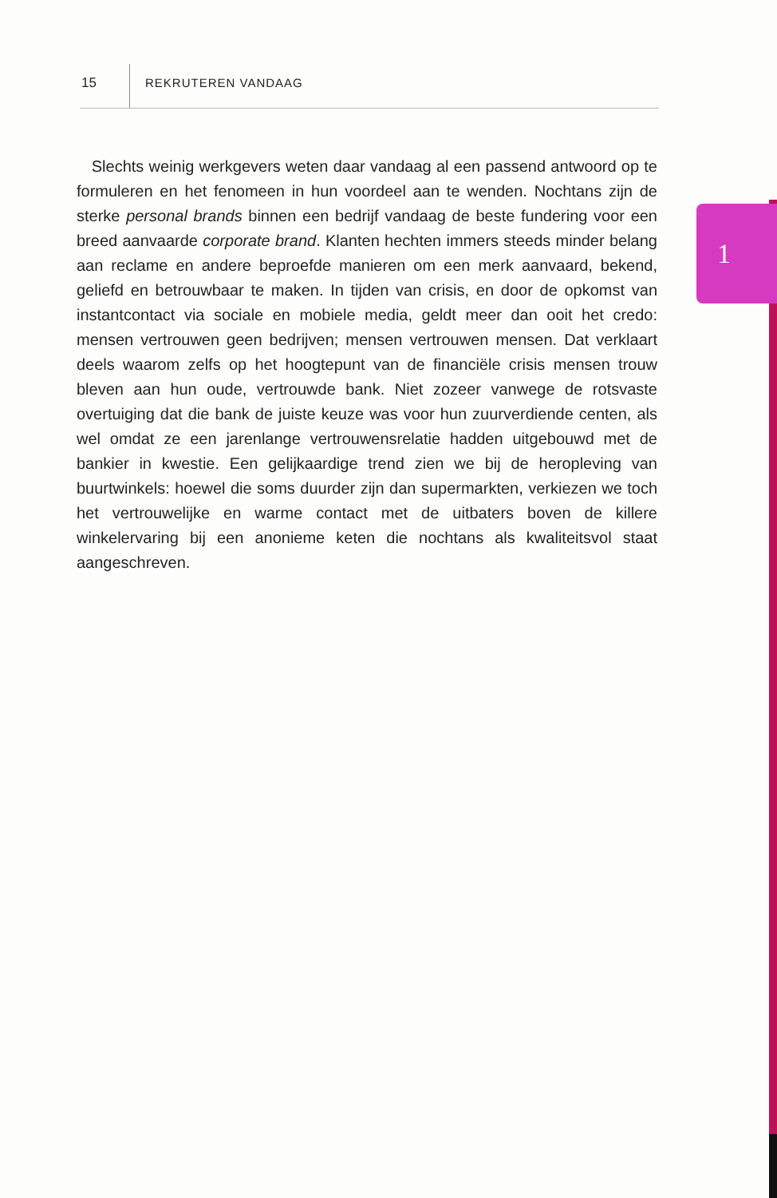15 REKRUTEREN VANDAAG
1
Slechts weinig werkgevers weten daar vandaag al een passend antwoord op te formuleren en het fenomeen in hun voordeel aan te wenden. Nochtans zijn de sterke personal brands binnen een bedrijf vandaag de beste fundering voor een breed aanvaarde corporate brand. Klanten hechten immers steeds minder belang aan reclame en andere beproefde manieren om een merk aanvaard, bekend, geliefd en betrouwbaar te maken. In tijden van crisis, en door de opkomst van instantcontact via sociale en mobiele media, geldt meer dan ooit het credo: mensen vertrouwen geen bedrijven; mensen vertrouwen mensen. Dat verklaart deels waarom zelfs op het hoogtepunt van de financiële crisis mensen trouw bleven aan hun oude, vertrouwde bank. Niet zozeer vanwege de rotsvaste overtuiging dat die bank de juiste keuze was voor hun zuurverdiende centen, als wel omdat ze een jarenlange vertrouwensrelatie hadden uitgebouwd met de bankier in kwestie. Een gelijkaardige trend zien we bij de heropleving van buurtwinkels: hoewel die soms duurder zijn dan supermarkten, verkiezen we toch het vertrouwelijke en warme contact met de uitbaters boven de killere winkelervaring bij een anonieme keten die nochtans als kwaliteitsvol staat aangeschreven.